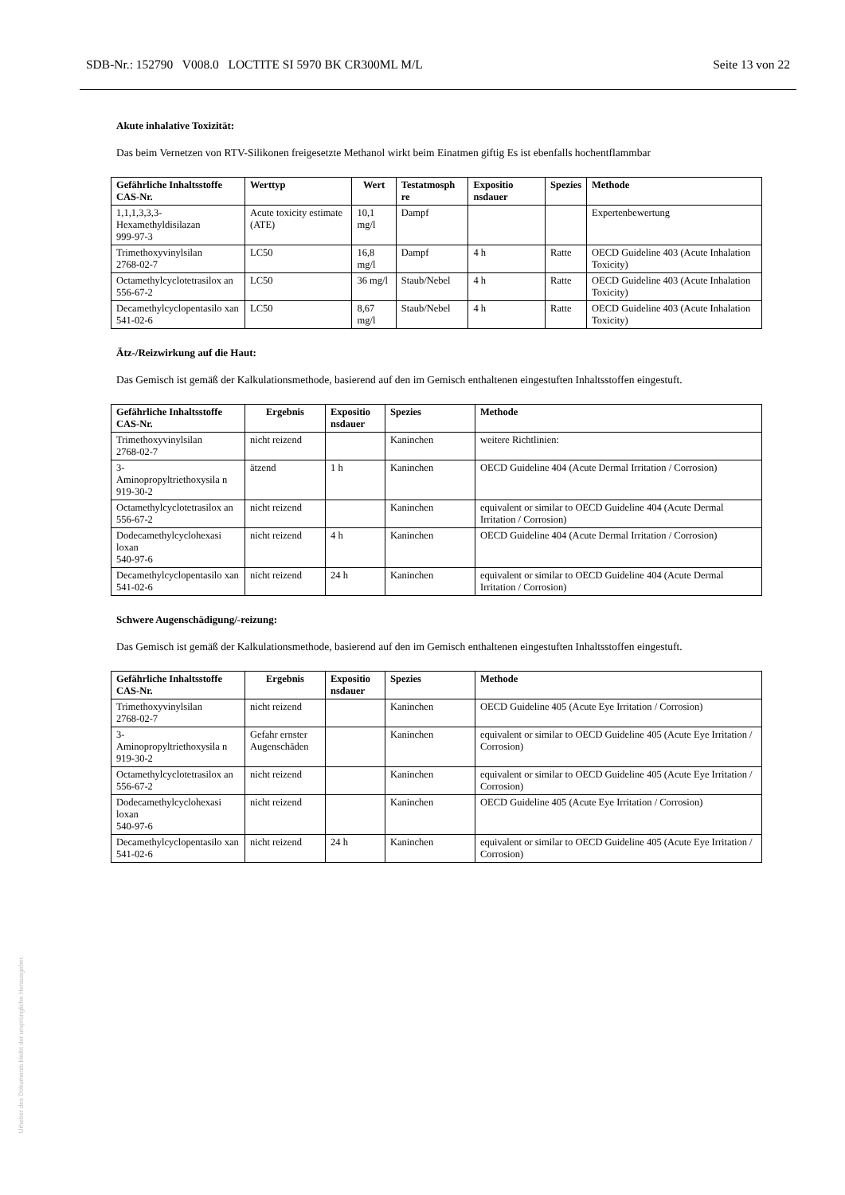SDB-Nr.: 152790 V008.0 LOCTITE SI 5970 BK CR300ML M/L Seite 13 von 22
Akute inhalative Toxizität:
Das beim Vernetzen von RTV-Silikonen freigesetzte Methanol wirkt beim Einatmen giftig Es ist ebenfalls hochentflammbar
| Gefährliche Inhaltsstoffe CAS-Nr. | Werttyp | Wert | Testatmosph re | Expositio nsdauer | Spezies | Methode |
| --- | --- | --- | --- | --- | --- | --- |
| 1,1,1,3,3,3-Hexamethyldisilazan 999-97-3 | Acute toxicity estimate (ATE) | 10,1 mg/l | Dampf | | | Expertenbewertung |
| Trimethoxyvinylsilan 2768-02-7 | LC50 | 16,8 mg/l | Dampf | 4 h | Ratte | OECD Guideline 403 (Acute Inhalation Toxicity) |
| Octamethylcyclotetrasilox an 556-67-2 | LC50 | 36 mg/l | Staub/Nebel | 4 h | Ratte | OECD Guideline 403 (Acute Inhalation Toxicity) |
| Decamethylcyclopentasilo xan 541-02-6 | LC50 | 8,67 mg/l | Staub/Nebel | 4 h | Ratte | OECD Guideline 403 (Acute Inhalation Toxicity) |
Ätz-/Reizwirkung auf die Haut:
Das Gemisch ist gemäß der Kalkulationsmethode, basierend auf den im Gemisch enthaltenen eingestuften Inhaltsstoffen eingestuft.
| Gefährliche Inhaltsstoffe CAS-Nr. | Ergebnis | Expositio nsdauer | Spezies | Methode |
| --- | --- | --- | --- | --- |
| Trimethoxyvinylsilan 2768-02-7 | nicht reizend | | Kaninchen | weitere Richtlinien: |
| 3- Aminopropyltriethoxysila n 919-30-2 | ätzend | 1 h | Kaninchen | OECD Guideline 404 (Acute Dermal Irritation / Corrosion) |
| Octamethylcyclotetrasilox an 556-67-2 | nicht reizend | | Kaninchen | equivalent or similar to OECD Guideline 404 (Acute Dermal Irritation / Corrosion) |
| Dodecamethylcyclohexasi loxan 540-97-6 | nicht reizend | 4 h | Kaninchen | OECD Guideline 404 (Acute Dermal Irritation / Corrosion) |
| Decamethylcyclopentasilo xan 541-02-6 | nicht reizend | 24 h | Kaninchen | equivalent or similar to OECD Guideline 404 (Acute Dermal Irritation / Corrosion) |
Schwere Augenschädigung/-reizung:
Das Gemisch ist gemäß der Kalkulationsmethode, basierend auf den im Gemisch enthaltenen eingestuften Inhaltsstoffen eingestuft.
| Gefährliche Inhaltsstoffe CAS-Nr. | Ergebnis | Expositio nsdauer | Spezies | Methode |
| --- | --- | --- | --- | --- |
| Trimethoxyvinylsilan 2768-02-7 | nicht reizend | | Kaninchen | OECD Guideline 405 (Acute Eye Irritation / Corrosion) |
| 3- Aminopropyltriethoxysila n 919-30-2 | Gefahr ernster Augenschäden | | Kaninchen | equivalent or similar to OECD Guideline 405 (Acute Eye Irritation / Corrosion) |
| Octamethylcyclotetrasilox an 556-67-2 | nicht reizend | | Kaninchen | equivalent or similar to OECD Guideline 405 (Acute Eye Irritation / Corrosion) |
| Dodecamethylcyclohexasi loxan 540-97-6 | nicht reizend | | Kaninchen | OECD Guideline 405 (Acute Eye Irritation / Corrosion) |
| Decamethylcyclopentasilo xan 541-02-6 | nicht reizend | 24 h | Kaninchen | equivalent or similar to OECD Guideline 405 (Acute Eye Irritation / Corrosion) |
Urheber des Dokuments bleibt der ursprüngliche Herausgeber.